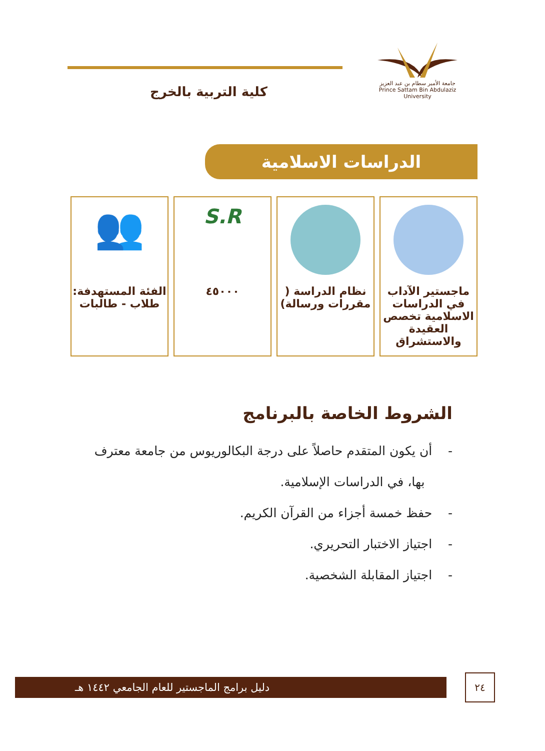كلية التربية بالخرج
جامعة الأمير سطام بن عبد العزيز
Prince Sattam Bin Abdulaziz University
الدراسات الاسلامية
ماجستير الآداب في الدراسات الاسلامية تخصص العقيدة والاستشراق
نظام الدراسة ( مقررات ورسالة)
S.R
٤٥٠٠٠
👥
الفئة المستهدفة: طلاب - طالبات
الشروط الخاصة بالبرنامج
- أن يكون المتقدم حاصلاً على درجة البكالوريوس من جامعة معترف
بها، في الدراسات الإسلامية.
- حفظ خمسة أجزاء من القرآن الكريم.
- اجتياز الاختبار التحريري.
- اجتياز المقابلة الشخصية.
دليل برامج الماجستير للعام الجامعي ١٤٤٢ هـ ٢٤